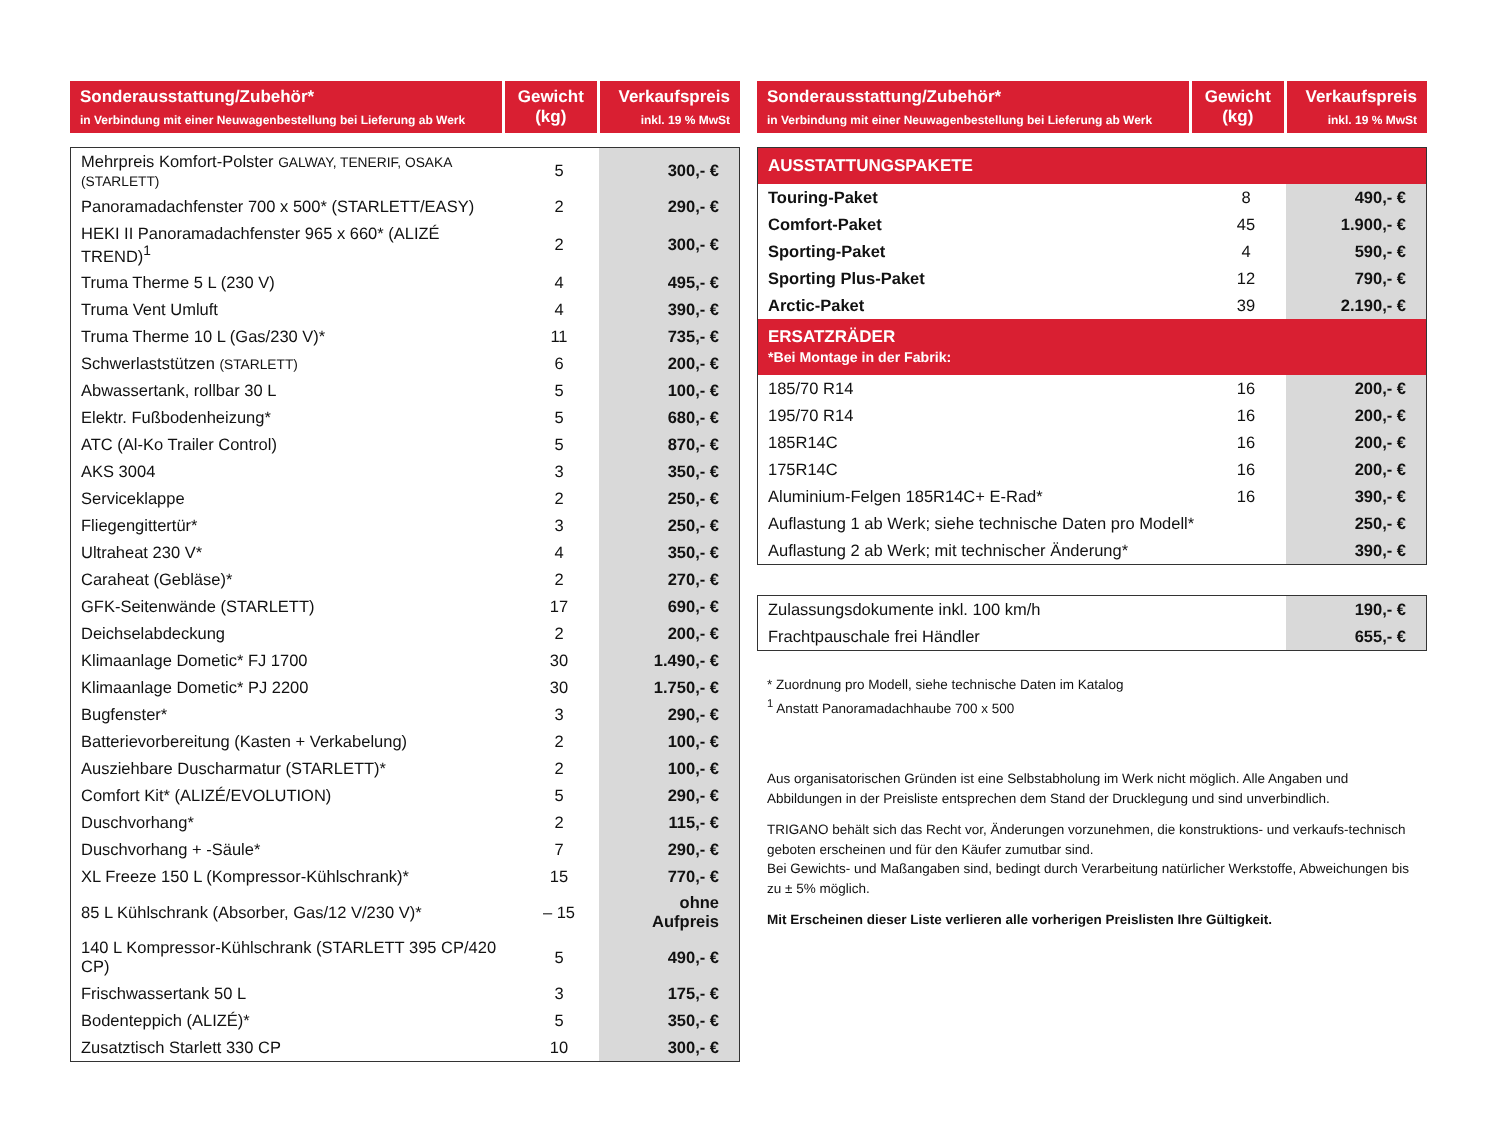| Sonderausstattung/Zubehör* in Verbindung mit einer Neuwagenbestellung bei Lieferung ab Werk | Gewicht (kg) | Verkaufspreis inkl. 19 % MwSt |
| --- | --- | --- |
| Mehrpreis Komfort-Polster GALWAY, TENERIF, OSAKA (STARLETT) | 5 | 300,- € |
| Panoramadachfenster 700 x 500* (STARLETT/EASY) | 2 | 290,- € |
| HEKI II Panoramadachfenster 965 x 660* (ALIZÉ TREND)<sup>1</sup> | 2 | 300,- € |
| Truma Therme 5 L (230 V) | 4 | 495,- € |
| Truma Vent Umluft | 4 | 390,- € |
| Truma Therme 10 L (Gas/230 V)* | 11 | 735,- € |
| Schwerlaststützen (STARLETT) | 6 | 200,- € |
| Abwassertank, rollbar 30 L | 5 | 100,- € |
| Elektr. Fußbodenheizung* | 5 | 680,- € |
| ATC (Al-Ko Trailer Control) | 5 | 870,- € |
| AKS 3004 | 3 | 350,- € |
| Serviceklappe | 2 | 250,- € |
| Fliegengittertür* | 3 | 250,- € |
| Ultraheat 230 V* | 4 | 350,- € |
| Caraheat (Gebläse)* | 2 | 270,- € |
| GFK-Seitenwände (STARLETT) | 17 | 690,- € |
| Deichselabdeckung | 2 | 200,- € |
| Klimaanlage Dometic* FJ 1700 | 30 | 1.490,- € |
| Klimaanlage Dometic* PJ 2200 | 30 | 1.750,- € |
| Bugfenster* | 3 | 290,- € |
| Batterievorbereitung (Kasten + Verkabelung) | 2 | 100,- € |
| Ausziehbare Duscharmatur (STARLETT)* | 2 | 100,- € |
| Comfort Kit* (ALIZÉ/EVOLUTION) | 5 | 290,- € |
| Duschvorhang* | 2 | 115,- € |
| Duschvorhang + -Säule* | 7 | 290,- € |
| XL Freeze 150 L (Kompressor-Kühlschrank)* | 15 | 770,- € |
| 85 L Kühlschrank (Absorber, Gas/12 V/230 V)* | – 15 | ohne Aufpreis |
| 140 L Kompressor-Kühlschrank (STARLETT 395 CP/420 CP) | 5 | 490,- € |
| Frischwassertank 50 L | 3 | 175,- € |
| Bodenteppich (ALIZÉ)* | 5 | 350,- € |
| Zusatztisch Starlett 330 CP | 10 | 300,- € |
| Sonderausstattung/Zubehör* in Verbindung mit einer Neuwagenbestellung bei Lieferung ab Werk | Gewicht (kg) | Verkaufspreis inkl. 19 % MwSt |
| --- | --- | --- |
| AUSSTATTUNGSPAKETE | | |
| Touring-Paket | 8 | 490,- € |
| Comfort-Paket | 45 | 1.900,- € |
| Sporting-Paket | 4 | 590,- € |
| Sporting Plus-Paket | 12 | 790,- € |
| Arctic-Paket | 39 | 2.190,- € |
| ERSATZRÄDER *Bei Montage in der Fabrik: | | |
| 185/70 R14 | 16 | 200,- € |
| 195/70 R14 | 16 | 200,- € |
| 185R14C | 16 | 200,- € |
| 175R14C | 16 | 200,- € |
| Aluminium-Felgen 185R14C+ E-Rad* | 16 | 390,- € |
| Auflastung 1 ab Werk; siehe technische Daten pro Modell* | | 250,- € |
| Auflastung 2 ab Werk; mit technischer Änderung* | | 390,- € |
| Zulassungsdokumente inkl. 100 km/h | 190,- € |
| Frachtpauschale frei Händler | 655,- € |
* Zuordnung pro Modell, siehe technische Daten im Katalog
<sup>1</sup> Anstatt Panoramadachhaube 700 x 500
Aus organisatorischen Gründen ist eine Selbstabholung im Werk nicht möglich. Alle Angaben und Abbildungen in der Preisliste entsprechen dem Stand der Drucklegung und sind unverbindlich.
TRIGANO behält sich das Recht vor, Änderungen vorzunehmen, die konstruktions- und verkaufs-technisch geboten erscheinen und für den Käufer zumutbar sind.
Bei Gewichts- und Maßangaben sind, bedingt durch Verarbeitung natürlicher Werkstoffe, Abweichungen bis zu ± 5% möglich.
Mit Erscheinen dieser Liste verlieren alle vorherigen Preislisten Ihre Gültigkeit.